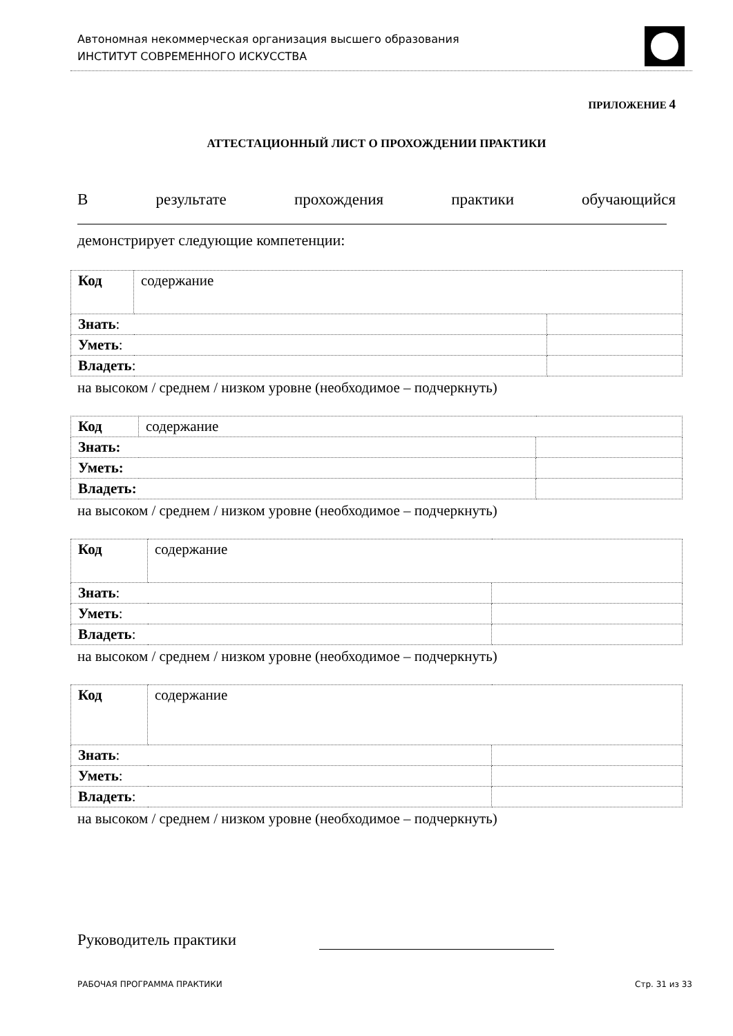Автономная некоммерческая организация высшего образования
ИНСТИТУТ СОВРЕМЕННОГО ИСКУССТВА
ПРИЛОЖЕНИЕ 4
АТТЕСТАЦИОННЫЙ ЛИСТ О ПРОХОЖДЕНИИ ПРАКТИКИ
Врезультате прохождения практики обучающийся
демонстрирует следующие компетенции:
| Код | содержание | |
| Знать : | | |
| Уметь : | | |
| Владеть : | | |
на высоком / среднем / низком уровне (необходимое – подчеркнуть)
| Код | содержание | |
| Знать: | | |
| Уметь: | | |
| Владеть: | | |
на высоком / среднем / низком уровне (необходимое – подчеркнуть)
| Код | содержание | |
| Знать : | | |
| Уметь : | | |
| Владеть : | | |
на высоком / среднем / низком уровне (необходимое – подчеркнуть)
| Код | содержание | |
| Знать : | | |
| Уметь : | | |
| Владеть : | | |
на высоком / среднем / низком уровне (необходимое – подчеркнуть)
Руководитель практики
РАБОЧАЯ ПРОГРАММА ПРАКТИКИ Стр. 31 из 33